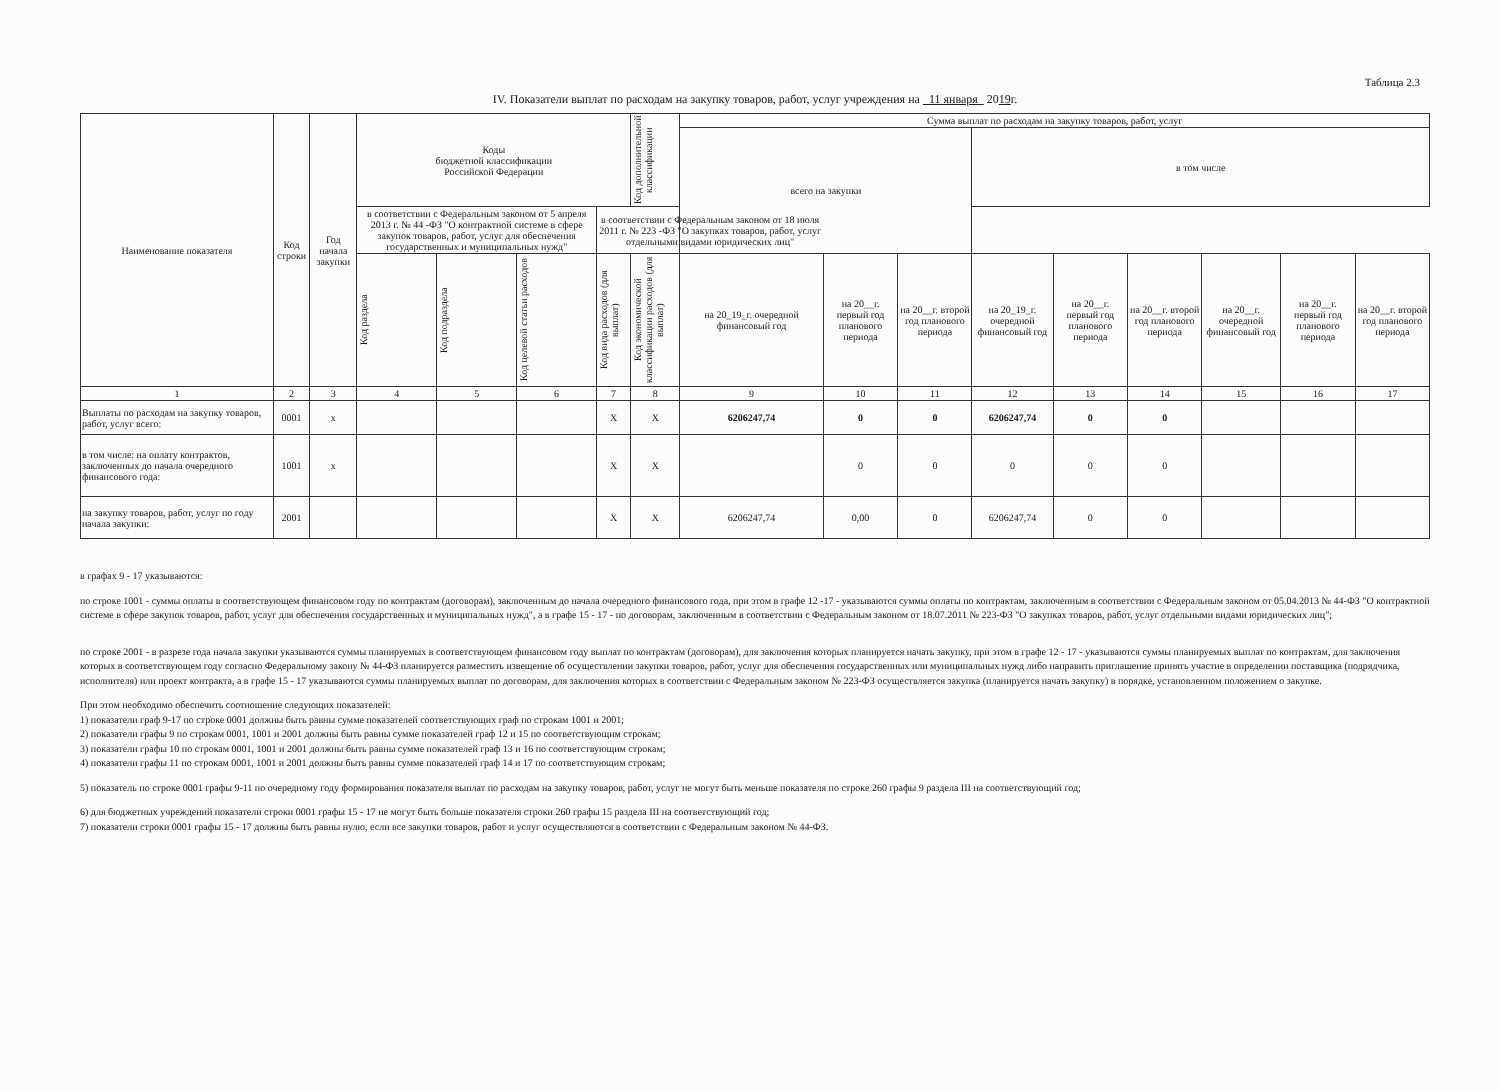Таблица 2.3
IV. Показатели выплат по расходам на закупку товаров, работ, услуг учреждения на 11 января 2019г.
| Наименование показателя | Код строки | Год начала закупки | Коды бюджетной классификации Российской Федерации | | | | Код дополнительной классификации | Сумма выплат по расходам на закупку товаров, работ, услуг | | | | | | | | |
| --- | --- | --- | --- | --- | --- | --- | --- | --- | --- | --- | --- | --- | --- | --- | --- | --- |
| | | | | | | | | всего на закупки | | | в том числе | | | | | |
| | | | | | | | в соответствии с Федеральным законом от 5 апреля 2013 г. № 44 -ФЗ "О контрактной системе в сфере закупок товаров, работ, услуг для обеспечения государственных и муниципальных нужд" | | | | в соответствии с Федеральным законом от 18 июля 2011 г. № 223 -ФЗ "О закупках товаров, работ, услуг отдельными видами юридических лиц" | | | | | |
| | | | Код раздела | Код подраздела | Код целевой статьи расходов | Код вида расходов (для выплат) | Код экономической классификации расходов (для выплат) | на 20_19_г. очередной финансовый год | на 20__г. первый год планового периода | на 20__г. второй год планового периода | на 20_19_г. очередной финансовый год | на 20__г. первый год планового периода | на 20__г. второй год планового периода | на 20__г. очередной финансовый год | на 20__г. первый год планового периода | на 20__г. второй год планового периода |
| 1 | 2 | 3 | 4 | 5 | 6 | 7 | 8 | 9 | 10 | 11 | 12 | 13 | 14 | 15 | 16 | 17 |
| Выплаты по расходам на закупку товаров, работ, услуг всего: | 0001 | x | | | | X | X | 6206247,74 | 0 | 0 | 6206247,74 | 0 | 0 | | | |
| в том числе: на оплату контрактов, заключенных до начала очередного финансового года: | 1001 | x | | | | X | X | | 0 | 0 | 0 | 0 | 0 | | | |
| на закупку товаров, работ, услуг по году начала закупки: | 2001 | | | | | X | X | 6206247,74 | 0,00 | 0 | 6206247,74 | 0 | 0 | | | |
в графах 9 - 17 указываются:
по строке 1001 - суммы оплаты в соответствующем финансовом году по контрактам (договорам), заключенным до начала очередного финансового года, при этом в графе 12 -17 - указываются суммы оплаты по контрактам, заключенным в соответствии с Федеральным законом от 05.04.2013 № 44-ФЗ "О контрактной системе в сфере закупок товаров, работ, услуг для обеспечения государственных и муниципальных нужд", а в графе 15 - 17 - по договорам, заключенным в соответствии с Федеральным законом от 18.07.2011 № 223-ФЗ "О закупках товаров, работ, услуг отдельными видами юридических лиц";
по строке 2001 - в разрезе года начала закупки указываются суммы планируемых в соответствующем финансовом году выплат по контрактам (договорам), для заключения которых планируется начать закупку, при этом в графе 12 - 17 - указываются суммы планируемых выплат по контрактам, для заключения которых в соответствующем году согласно Федеральному закону № 44-ФЗ планируется разместить извещение об осуществлении закупки товаров, работ, услуг для обеспечения государственных или муниципальных нужд либо направить приглашение принять участие в определении поставщика (подрядчика, исполнителя) или проект контракта, а в графе 15 - 17 указываются суммы планируемых выплат по договорам, для заключения которых в соответствии с Федеральным законом № 223-ФЗ осуществляется закупка (планируется начать закупку) в порядке, установленном положением о закупке.
При этом необходимо обеспечить соотношение следующих показателей:
1) показатели граф 9-17 по строке 0001 должны быть равны сумме показателей соответствующих граф по строкам 1001 и 2001;
2) показатели графы 9 по строкам 0001, 1001 и 2001 должны быть равны сумме показателей граф 12 и 15 по соответствующим строкам;
3) показатели графы 10 по строкам 0001, 1001 и 2001 должны быть равны сумме показателей граф 13 и 16 по соответствующим строкам;
4) показатели графы 11 по строкам 0001, 1001 и 2001 должны быть равны сумме показателей граф 14 и 17 по соответствующим строкам;
5) показатель по строке 0001 графы 9-11 по очередному году формирования показателя выплат по расходам на закупку товаров, работ, услуг не могут быть меньше показателя по строке 260 графы 9 раздела III на соответствующий год;
6) для бюджетных учреждений показатели строки 0001 графы 15 - 17 не могут быть больше показателя строки 260 графы 15 раздела III на соответствующий год;
7) показатели строки 0001 графы 15 - 17 должны быть равны нулю, если все закупки товаров, работ и услуг осуществляются в соответствии с Федеральным законом № 44-ФЗ.